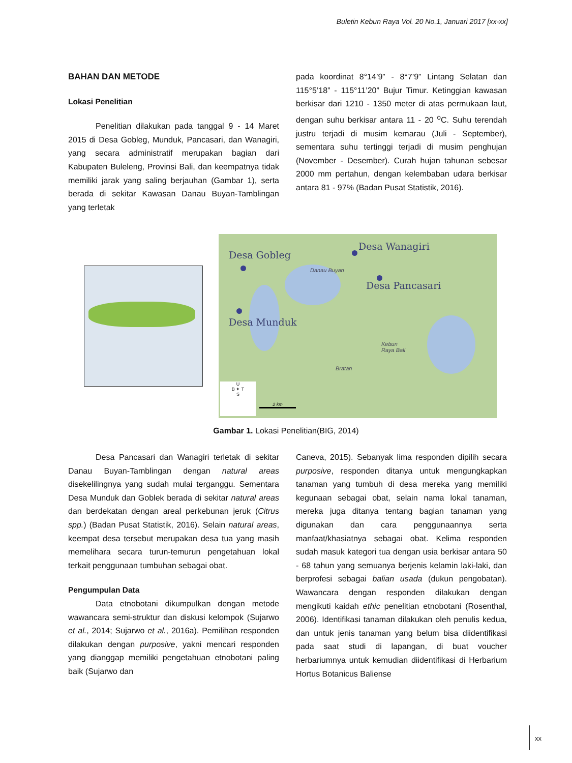Buletin Kebun Raya Vol. 20 No.1, Januari 2017 [xx-xx]
BAHAN DAN METODE
Lokasi Penelitian
Penelitian dilakukan pada tanggal 9 - 14 Maret 2015 di Desa Gobleg, Munduk, Pancasari, dan Wanagiri, yang secara administratif merupakan bagian dari Kabupaten Buleleng, Provinsi Bali, dan keempatnya tidak memiliki jarak yang saling berjauhan (Gambar 1), serta berada di sekitar Kawasan Danau Buyan-Tamblingan yang terletak
pada koordinat 8°14’9” - 8°7’9” Lintang Selatan dan 115°5’18” - 115°11’20” Bujur Timur. Ketinggian kawasan berkisar dari 1210 - 1350 meter di atas permukaan laut, dengan suhu berkisar antara 11 - 20 <sup>o</sup>C. Suhu terendah justru terjadi di musim kemarau (Juli - September), sementara suhu tertinggi terjadi di musim penghujan (November - Desember). Curah hujan tahunan sebesar 2000 mm pertahun, dengan kelembaban udara berkisar antara 81 - 97% (Badan Pusat Statistik, 2016).
Desa Gobleg
Desa Wanagiri
Desa Pancasari
Desa Munduk
Danau Buyan
Kebun
Raya Bali
Bratan
U
B ✦ T
S
2 km
Gambar 1. Lokasi Penelitian(BIG, 2014)
Desa Pancasari dan Wanagiri terletak di sekitar Danau Buyan-Tamblingan dengan natural areas disekelilingnya yang sudah mulai terganggu. Sementara Desa Munduk dan Goblek berada di sekitar natural areas dan berdekatan dengan areal perkebunan jeruk (Citrus spp.) (Badan Pusat Statistik, 2016). Selain natural areas, keempat desa tersebut merupakan desa tua yang masih memelihara secara turun-temurun pengetahuan lokal terkait penggunaan tumbuhan sebagai obat.
Pengumpulan Data
Data etnobotani dikumpulkan dengan metode wawancara semi-struktur dan diskusi kelompok (Sujarwo et al., 2014; Sujarwo et al., 2016a). Pemilihan responden dilakukan dengan purposive, yakni mencari responden yang dianggap memiliki pengetahuan etnobotani paling baik (Sujarwo dan
Caneva, 2015). Sebanyak lima responden dipilih secara purposive, responden ditanya untuk mengungkapkan tanaman yang tumbuh di desa mereka yang memiliki kegunaan sebagai obat, selain nama lokal tanaman, mereka juga ditanya tentang bagian tanaman yang digunakan dan cara penggunaannya serta manfaat/khasiatnya sebagai obat. Kelima responden sudah masuk kategori tua dengan usia berkisar antara 50 - 68 tahun yang semuanya berjenis kelamin laki-laki, dan berprofesi sebagai balian usada (dukun pengobatan). Wawancara dengan responden dilakukan dengan mengikuti kaidah ethic penelitian etnobotani (Rosenthal, 2006). Identifikasi tanaman dilakukan oleh penulis kedua, dan untuk jenis tanaman yang belum bisa diidentifikasi pada saat studi di lapangan, di buat voucher herbariumnya untuk kemudian diidentifikasi di Herbarium Hortus Botanicus Baliense
xx